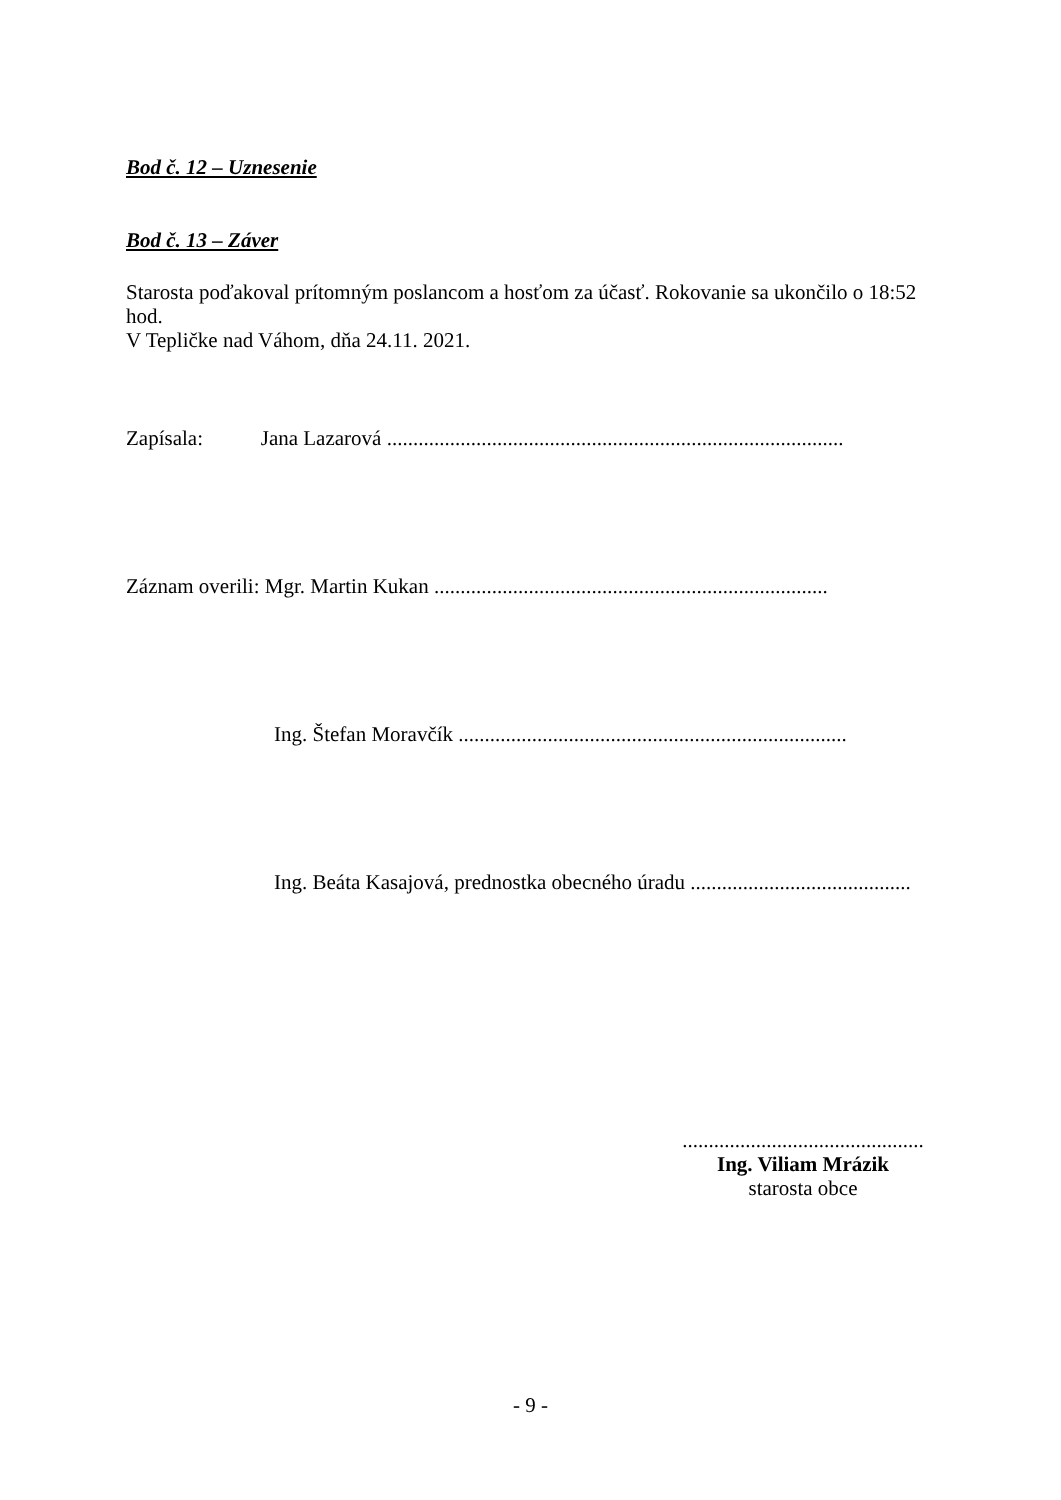Bod č. 12 – Uznesenie
Bod č. 13 – Záver
Starosta poďakoval prítomným poslancom a hosťom za účasť. Rokovanie sa ukončilo o 18:52 hod.
V Tepličke nad Váhom, dňa 24.11. 2021.
Zapísala: Jana Lazarová .......................................................................................
Záznam overili: Mgr. Martin Kukan ...........................................................................
Ing. Štefan Moravčík ..........................................................................
Ing. Beáta Kasajová, prednostka obecného úradu ..........................................
..............................................
Ing. Viliam Mrázik
starosta obce
- 9 -